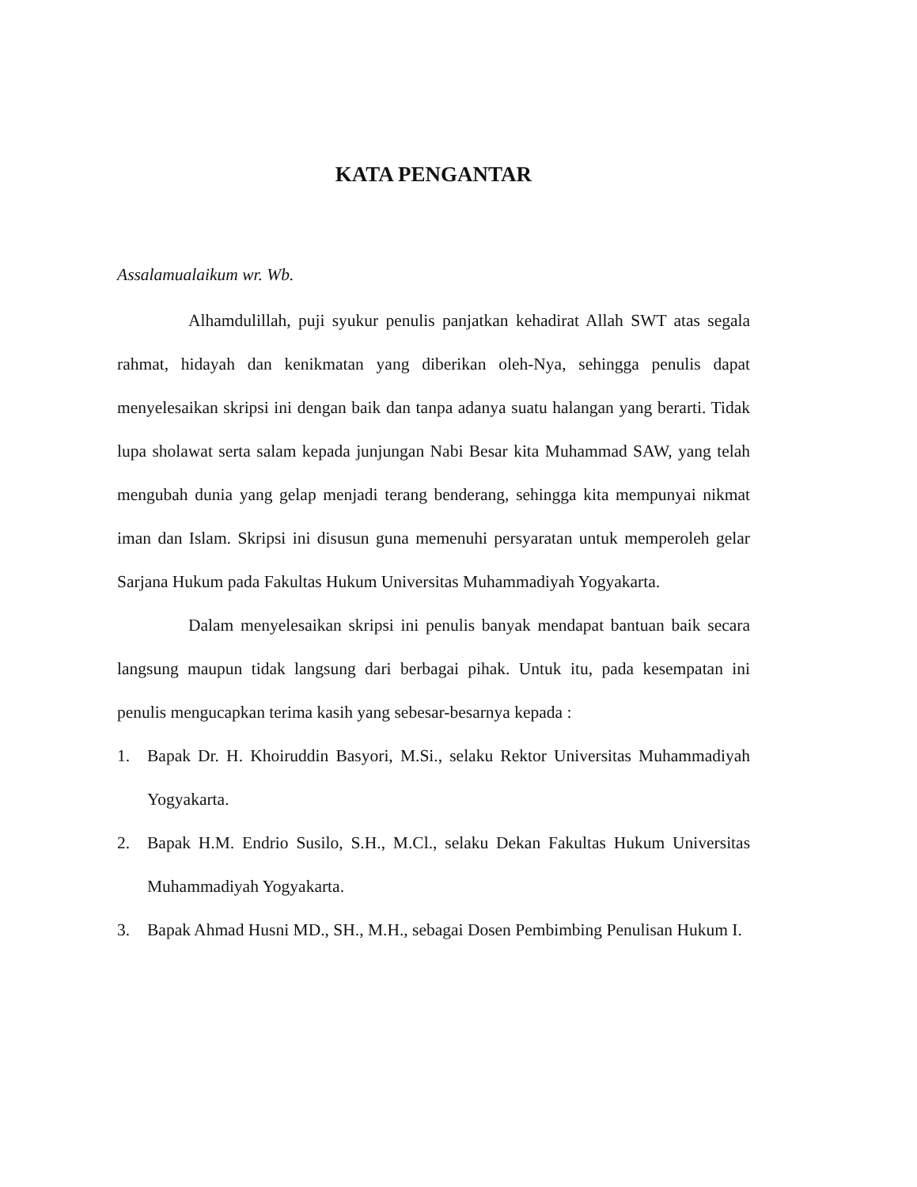KATA PENGANTAR
Assalamualaikum wr. Wb.
Alhamdulillah, puji syukur penulis panjatkan kehadirat Allah SWT atas segala rahmat, hidayah dan kenikmatan yang diberikan oleh-Nya, sehingga penulis dapat menyelesaikan skripsi ini dengan baik dan tanpa adanya suatu halangan yang berarti. Tidak lupa sholawat serta salam kepada junjungan Nabi Besar kita Muhammad SAW, yang telah mengubah dunia yang gelap menjadi terang benderang, sehingga kita mempunyai nikmat iman dan Islam. Skripsi ini disusun guna memenuhi persyaratan untuk memperoleh gelar Sarjana Hukum pada Fakultas Hukum Universitas Muhammadiyah Yogyakarta.
Dalam menyelesaikan skripsi ini penulis banyak mendapat bantuan baik secara langsung maupun tidak langsung dari berbagai pihak. Untuk itu, pada kesempatan ini penulis mengucapkan terima kasih yang sebesar-besarnya kepada :
1. Bapak Dr. H. Khoiruddin Basyori, M.Si., selaku Rektor Universitas Muhammadiyah Yogyakarta.
2. Bapak H.M. Endrio Susilo, S.H., M.Cl., selaku Dekan Fakultas Hukum Universitas Muhammadiyah Yogyakarta.
3. Bapak Ahmad Husni MD., SH., M.H., sebagai Dosen Pembimbing Penulisan Hukum I.